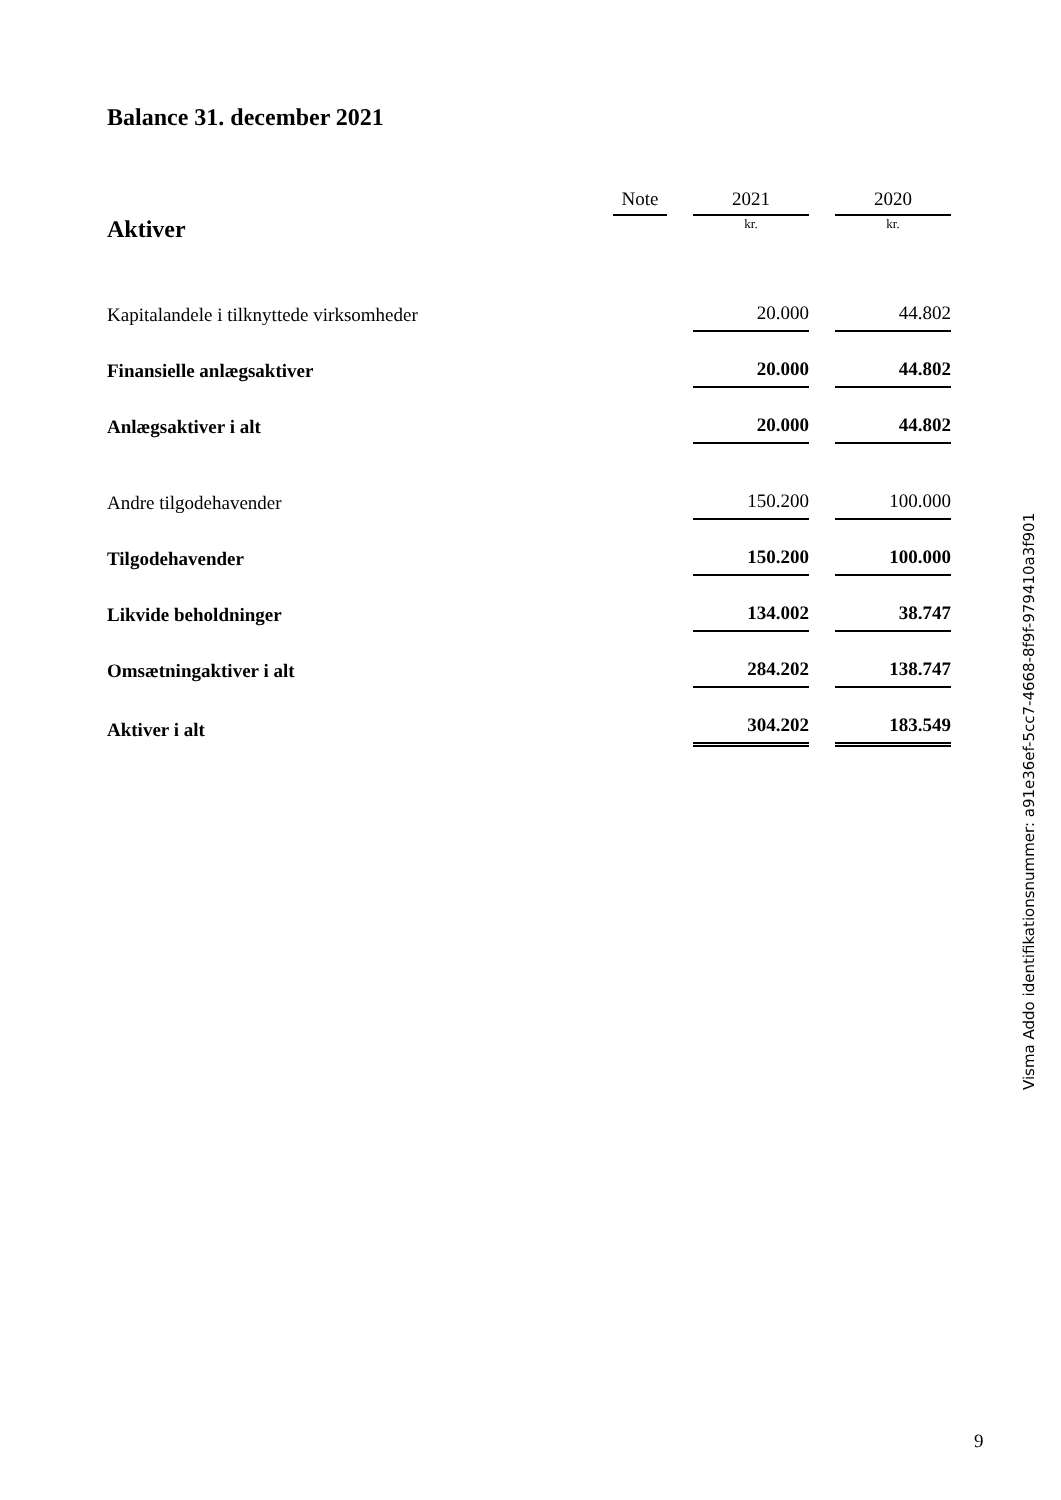Balance 31. december 2021
| | Note | | 2021 | | 2020 |
| --- | --- | --- | --- | --- | --- |
| Aktiver | | | kr. | | kr. |
| Kapitalandele i tilknyttede virksomheder | | | 20.000 | | 44.802 |
| Finansielle anlægsaktiver | | | 20.000 | | 44.802 |
| Anlægsaktiver i alt | | | 20.000 | | 44.802 |
| Andre tilgodehavender | | | 150.200 | | 100.000 |
| Tilgodehavender | | | 150.200 | | 100.000 |
| Likvide beholdninger | | | 134.002 | | 38.747 |
| Omsætningaktiver i alt | | | 284.202 | | 138.747 |
| Aktiver i alt | | | 304.202 | | 183.549 |
Visma Addo identifikationsnummer: a91e36ef-5cc7-4668-8f9f-979410a3f901
9